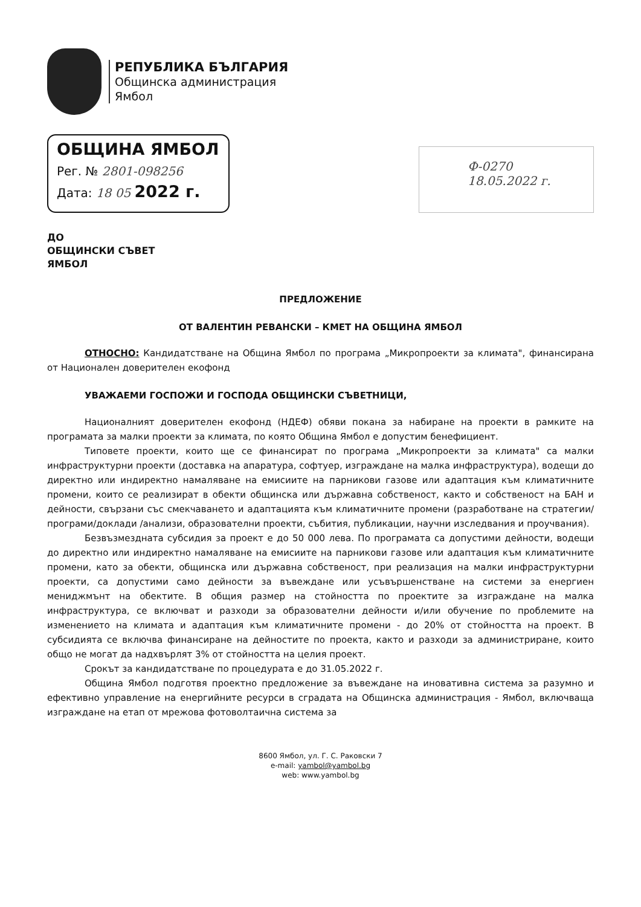РЕПУБЛИКА БЪЛГАРИЯ
Общинска администрация
Ямбол
ОБЩИНА ЯМБОЛ
Рег. № 2801-098256
Дата: 18 05 2022 г.
Ф-0270
18.05.2022 г.
ДО
ОБЩИНСКИ СЪВЕТ
ЯМБОЛ
ПРЕДЛОЖЕНИЕ
ОТ ВАЛЕНТИН РЕВАНСКИ – КМЕТ НА ОБЩИНА ЯМБОЛ
ОТНОСНО: Кандидатстване на Община Ямбол по програма „Микропроекти за климата", финансирана от Национален доверителен екофонд
УВАЖАЕМИ ГОСПОЖИ И ГОСПОДА ОБЩИНСКИ СЪВЕТНИЦИ,
Националният доверителен екофонд (НДЕФ) обяви покана за набиране на проекти в рамките на програмата за малки проекти за климата, по която Община Ямбол е допустим бенефициент.
Типовете проекти, които ще се финансират по програма „Микропроекти за климата" са малки инфраструктурни проекти (доставка на апаратура, софтуер, изграждане на малка инфраструктура), водещи до директно или индиректно намаляване на емисиите на парникови газове или адаптация към климатичните промени, които се реализират в обекти общинска или държавна собственост, както и собственост на БАН и дейности, свързани със смекчаването и адаптацията към климатичните промени (разработване на стратегии/програми/доклади /анализи, образователни проекти, събития, публикации, научни изследвания и проучвания).
Безвъзмездната субсидия за проект е до 50 000 лева. По програмата са допустими дейности, водещи до директно или индиректно намаляване на емисиите на парникови газове или адаптация към климатичните промени, като за обекти, общинска или държавна собственост, при реализация на малки инфраструктурни проекти, са допустими само дейности за въвеждане или усъвършенстване на системи за енергиен мениджмънт на обектите. В общия размер на стойността по проектите за изграждане на малка инфраструктура, се включват и разходи за образователни дейности и/или обучение по проблемите на изменението на климата и адаптация към климатичните промени - до 20% от стойността на проект. В субсидията се включва финансиране на дейностите по проекта, както и разходи за администриране, които общо не могат да надхвърлят 3% от стойността на целия проект.
Срокът за кандидатстване по процедурата е до 31.05.2022 г.
Община Ямбол подготвя проектно предложение за въвеждане на иновативна система за разумно и ефективно управление на енергийните ресурси в сградата на Общинска администрация - Ямбол, включваща изграждане на етап от мрежова фотоволтаична система за
8600 Ямбол, ул. Г. С. Раковски 7
e-mail: yambol@yambol.bg
web: www.yambol.bg